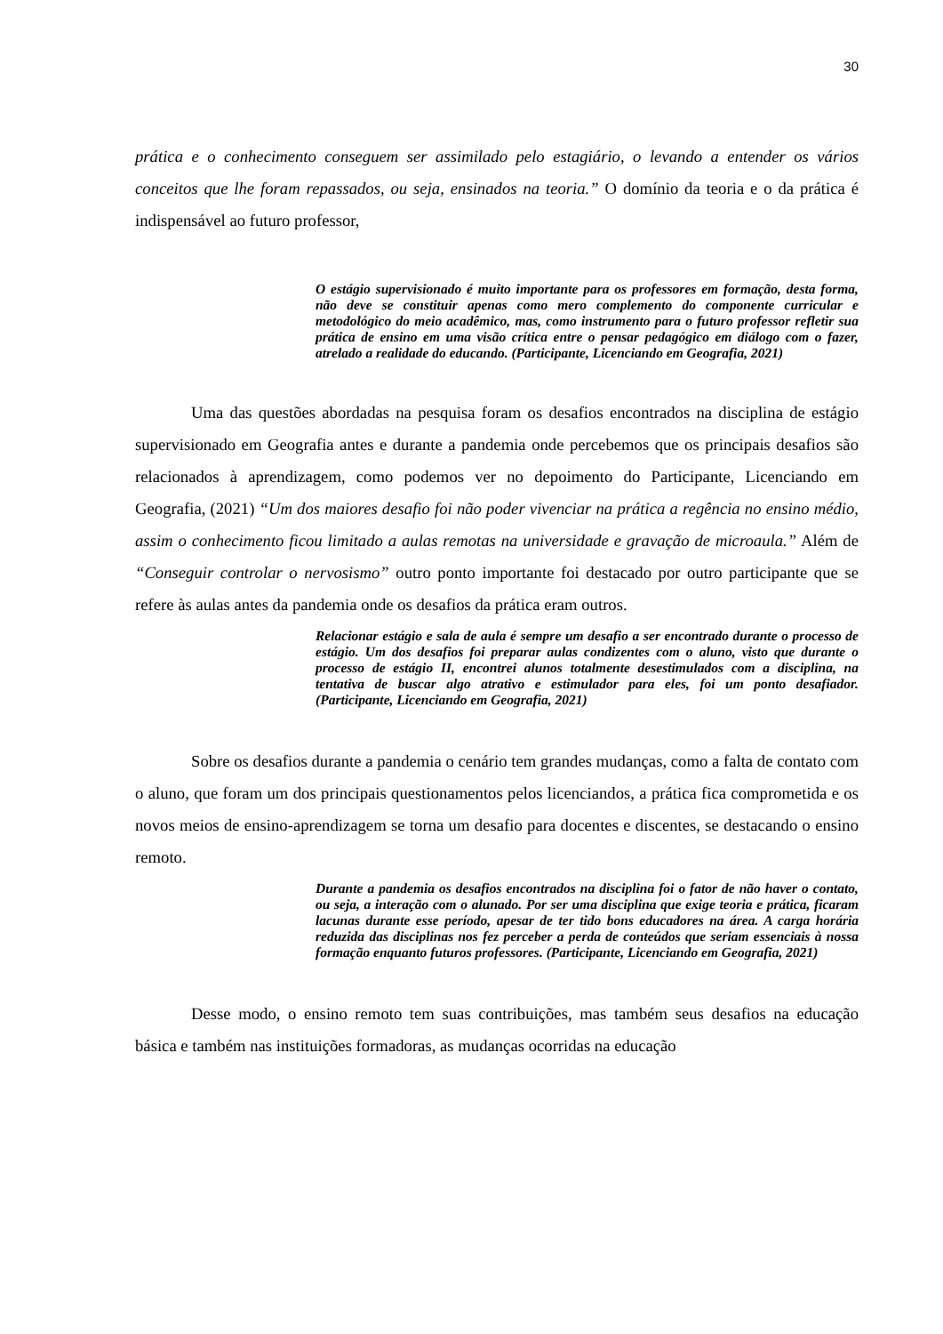30
prática e o conhecimento conseguem ser assimilado pelo estagiário, o levando a entender os vários conceitos que lhe foram repassados, ou seja, ensinados na teoria.” O domínio da teoria e o da prática é indispensável ao futuro professor,
O estágio supervisionado é muito importante para os professores em formação, desta forma, não deve se constituir apenas como mero complemento do componente curricular e metodológico do meio acadêmico, mas, como instrumento para o futuro professor refletir sua prática de ensino em uma visão crítica entre o pensar pedagógico em diálogo com o fazer, atrelado a realidade do educando. (Participante, Licenciando em Geografia, 2021)
Uma das questões abordadas na pesquisa foram os desafios encontrados na disciplina de estágio supervisionado em Geografia antes e durante a pandemia onde percebemos que os principais desafios são relacionados à aprendizagem, como podemos ver no depoimento do Participante, Licenciando em Geografia, (2021) “Um dos maiores desafio foi não poder vivenciar na prática a regência no ensino médio, assim o conhecimento ficou limitado a aulas remotas na universidade e gravação de microaula.” Além de “Conseguir controlar o nervosismo” outro ponto importante foi destacado por outro participante que se refere às aulas antes da pandemia onde os desafios da prática eram outros.
Relacionar estágio e sala de aula é sempre um desafio a ser encontrado durante o processo de estágio. Um dos desafios foi preparar aulas condizentes com o aluno, visto que durante o processo de estágio II, encontrei alunos totalmente desestimulados com a disciplina, na tentativa de buscar algo atrativo e estimulador para eles, foi um ponto desafiador. (Participante, Licenciando em Geografia, 2021)
Sobre os desafios durante a pandemia o cenário tem grandes mudanças, como a falta de contato com o aluno, que foram um dos principais questionamentos pelos licenciandos, a prática fica comprometida e os novos meios de ensino-aprendizagem se torna um desafio para docentes e discentes, se destacando o ensino remoto.
Durante a pandemia os desafios encontrados na disciplina foi o fator de não haver o contato, ou seja, a interação com o alunado. Por ser uma disciplina que exige teoria e prática, ficaram lacunas durante esse período, apesar de ter tido bons educadores na área. A carga horária reduzida das disciplinas nos fez perceber a perda de conteúdos que seriam essenciais à nossa formação enquanto futuros professores. (Participante, Licenciando em Geografia, 2021)
Desse modo, o ensino remoto tem suas contribuições, mas também seus desafios na educação básica e também nas instituições formadoras, as mudanças ocorridas na educação